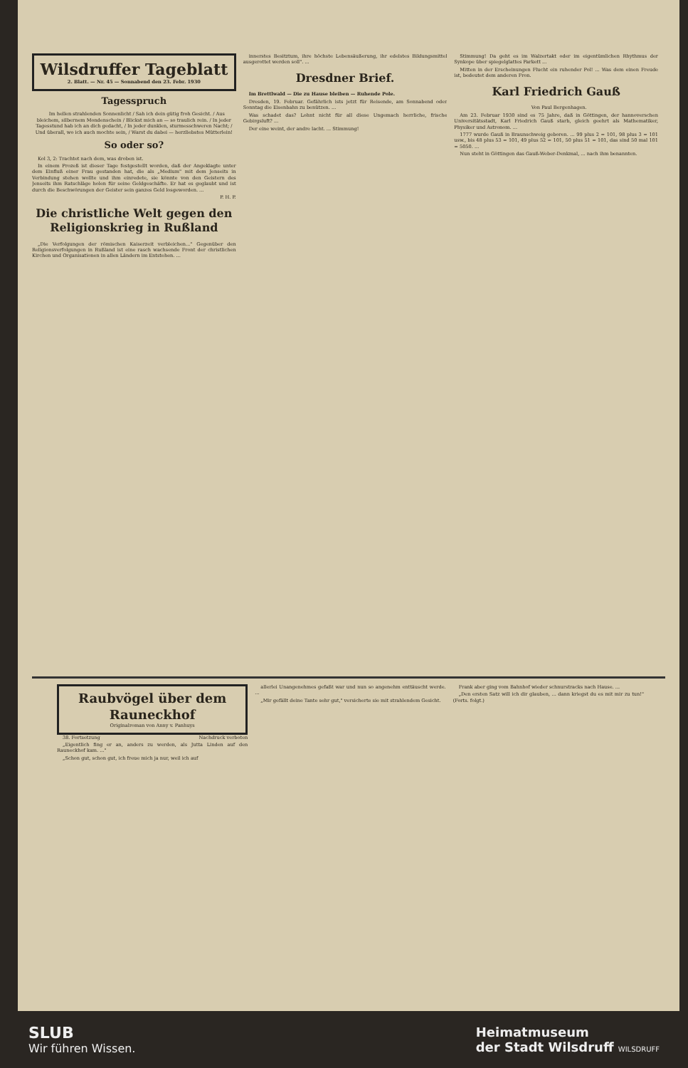Wilsdruffer Tageblatt
2. Blatt. — Nr. 45 — Sonnabend den 23. Febr. 1930
Tagesspruch
Im hellen strahlenden Sonnenlicht / Sah ich dein gütig froh Gesicht. / Aus bleichem, silbernem Mondenschein / Blickst mich an — so traulich rein. / In jeder Tagesstund hab ich an dich gedacht, / In jeder dunklen, sturmesschweren Nacht; / Und überall, wo ich auch mochte sein, / Warst du dabei — herzliebstes Mütterlein!
So oder so?
Kol 3, 2: Trachtet nach dem, was droben ist.
In einem Prozeß ist dieser Tage festgestellt worden, daß der Angeklagte unter dem Einfluß einer Frau gestanden hat, die als „Medium" mit dem Jenseits in Verbindung stehen wollte und ihm einredete, sie könnte von den Geistern des Jenseits ihm Ratschläge holen für seine Geldgeschäfte. Er hat es geglaubt und ist durch die Beschwörungen der Geister sein ganzes Geld losgeworden. ...
P. H. P.
Die christliche Welt gegen den Religionskrieg in Rußland
„Die Verfolgungen der römischen Kaiserzeit verbleichen..." Gegenüber den Religionsverfolgungen in Rußland ist eine rasch wachsende Front der christlichen Kirchen und Organisationen in allen Ländern im Entstehen. ...
innerstes Besitztum, ihre höchste Lebensäußerung, ihr edelstes Bildungsmittel ausgerottet werden soll". ...
Dresdner Brief.
Im Brettlwald — Die zu Hause bleiben — Ruhende Pole.
Dresden, 19. Februar. Gefährlich ists jetzt für Reisende, am Sonnabend oder Sonntag die Eisenbahn zu benützen. ...
Was schadet das? Lohnt nicht für all diese Ungemach herrliche, frische Gebirgsluft? ...
Der eine weint, der andre lacht. ... Stimmung!
Stimmung! Da geht es im Walzertakt oder im eigentümlichen Rhythmus der Synkope über spiegelglattes Parkett ...
Mitten in der Erscheinungen Flucht ein ruhender Pol! ... Was dem einen Freude ist, bedeutet dem anderen Fron.
Karl Friedrich Gauß
Von Paul Bergenhagen.
Am 23. Februar 1930 sind es 75 Jahre, daß in Göttingen, der hannoverschen Universitätsstadt, Karl Friedrich Gauß starb, gleich geehrt als Mathematiker, Physiker und Astronom. ...
1777 wurde Gauß in Braunschweig geboren. ... 99 plus 2 = 101, 98 plus 3 = 101 usw., bis 48 plus 53 = 101, 49 plus 52 = 101, 50 plus 51 = 101, das sind 50 mal 101 = 5050. ...
Nun steht in Göttingen das Gauß-Weber-Denkmal, ... nach ihm benannten.
Raubvögel über dem Rauneckhof
Originalroman von Anny v. Panhuys
38. Fortsetzung Nachdruck verboten
„Eigentlich fing er an, anders zu werden, als Jutta Linden auf den Rauneckhof kam. ..."
„Schon gut, schon gut, ich freue mich ja nur, weil ich auf
allerlei Unangenehmes gefaßt war und nun so angenehm enttäuscht werde. ...
„Mir gefällt deine Tante sehr gut," versicherte sie mit strahlendem Gesicht.
Frank aber ging vom Bahnhof wieder schnurstracks nach Hause. ...
„Den ersten Satz will ich dir glauben, ... dann kriegst du es mit mir zu tun!" (Forts. folgt.)
SLUB
Wir führen Wissen.
Heimatmuseum
der Stadt Wilsdruff WILSDRUFF